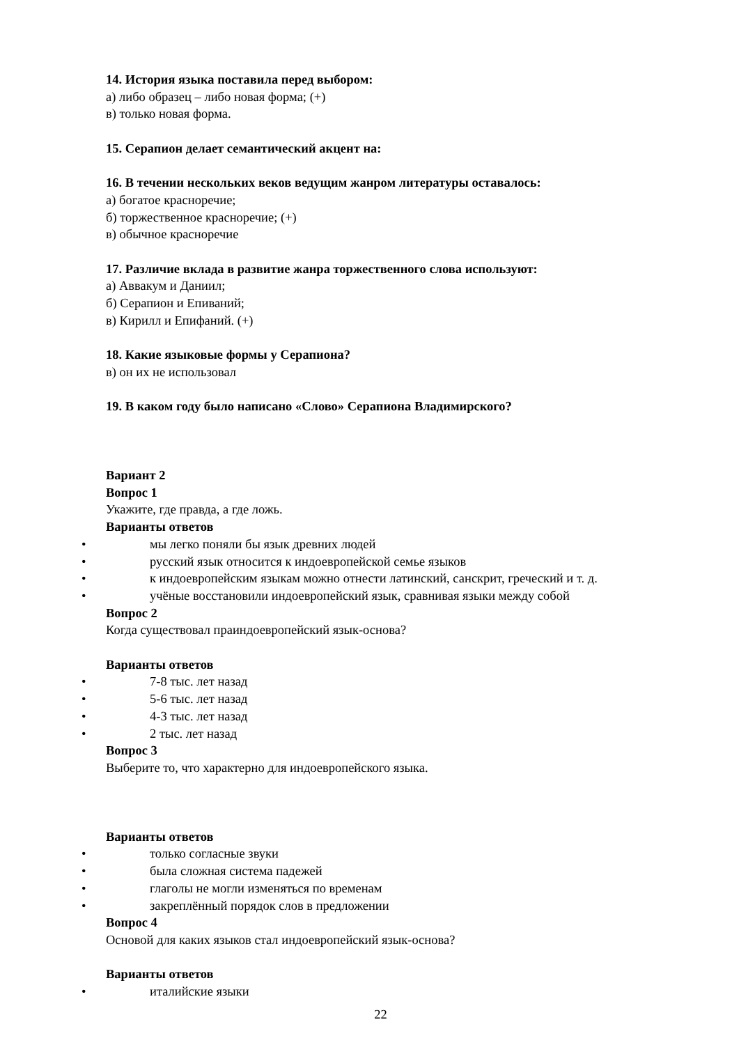14. История языка поставила перед выбором:
а) либо образец – либо новая форма; (+)
в) только новая форма.
15. Серапион делает семантический акцент на:
16. В течении нескольких веков ведущим жанром литературы оставалось:
а) богатое красноречие;
б) торжественное красноречие; (+)
в) обычное красноречие
17. Различие вклада в развитие жанра торжественного слова используют:
а) Аввакум и Даниил;
б) Серапион и Епиваний;
в) Кирилл и Епифаний. (+)
18. Какие языковые формы у Серапиона?
в) он их не использовал
19. В каком году было написано «Слово» Серапиона Владимирского?
Вариант 2
Вопрос 1
Укажите, где правда, а где ложь.
Варианты ответов
• мы легко поняли бы язык древних людей
• русский язык относится к индоевропейской семье языков
• к индоевропейским языкам можно отнести латинский, санскрит, греческий и т. д.
• учёные восстановили индоевропейский язык, сравнивая языки между собой
Вопрос 2
Когда существовал праиндоевропейский язык-основа?
Варианты ответов
• 7-8 тыс. лет назад
• 5-6 тыс. лет назад
• 4-3 тыс. лет назад
• 2 тыс. лет назад
Вопрос 3
Выберите то, что характерно для индоевропейского языка.
Варианты ответов
• только согласные звуки
• была сложная система падежей
• глаголы не могли изменяться по временам
• закреплённый порядок слов в предложении
Вопрос 4
Основой для каких языков стал индоевропейский язык-основа?
Варианты ответов
• италийские языки
22